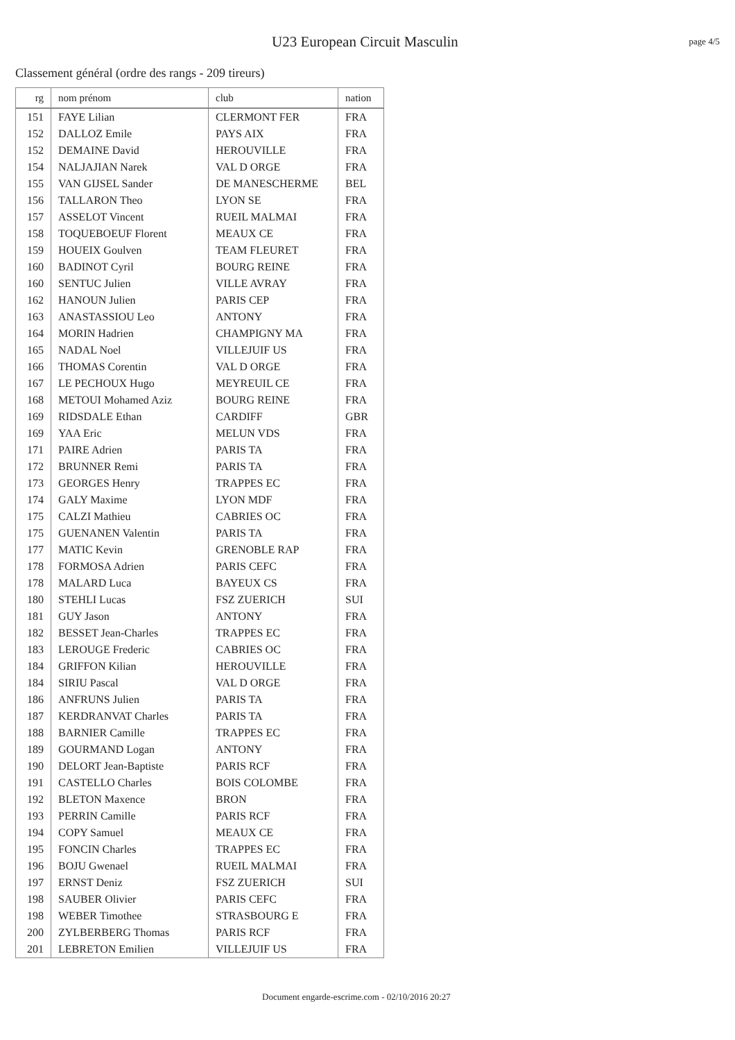U23 European Circuit Masculin page 4/5
Classement général (ordre des rangs - 209 tireurs)
| rg | nom prénom | club | nation |
| --- | --- | --- | --- |
| 151 | FAYE Lilian | CLERMONT FER | FRA |
| 152 | DALLOZ Emile | PAYS AIX | FRA |
| 152 | DEMAINE David | HEROUVILLE | FRA |
| 154 | NALJAJIAN Narek | VAL D ORGE | FRA |
| 155 | VAN GIJSEL Sander | DE MANESCHERME | BEL |
| 156 | TALLARON Theo | LYON SE | FRA |
| 157 | ASSELOT Vincent | RUEIL MALMAI | FRA |
| 158 | TOQUEBOEUF Florent | MEAUX CE | FRA |
| 159 | HOUEIX Goulven | TEAM FLEURET | FRA |
| 160 | BADINOT Cyril | BOURG REINE | FRA |
| 160 | SENTUC Julien | VILLE AVRAY | FRA |
| 162 | HANOUN Julien | PARIS CEP | FRA |
| 163 | ANASTASSIOU Leo | ANTONY | FRA |
| 164 | MORIN Hadrien | CHAMPIGNY MA | FRA |
| 165 | NADAL Noel | VILLEJUIF US | FRA |
| 166 | THOMAS Corentin | VAL D ORGE | FRA |
| 167 | LE PECHOUX Hugo | MEYREUIL CE | FRA |
| 168 | METOUI Mohamed Aziz | BOURG REINE | FRA |
| 169 | RIDSDALE Ethan | CARDIFF | GBR |
| 169 | YAA Eric | MELUN VDS | FRA |
| 171 | PAIRE Adrien | PARIS TA | FRA |
| 172 | BRUNNER Remi | PARIS TA | FRA |
| 173 | GEORGES Henry | TRAPPES EC | FRA |
| 174 | GALY Maxime | LYON MDF | FRA |
| 175 | CALZI Mathieu | CABRIES OC | FRA |
| 175 | GUENANEN Valentin | PARIS TA | FRA |
| 177 | MATIC Kevin | GRENOBLE RAP | FRA |
| 178 | FORMOSA Adrien | PARIS CEFC | FRA |
| 178 | MALARD Luca | BAYEUX CS | FRA |
| 180 | STEHLI Lucas | FSZ ZUERICH | SUI |
| 181 | GUY Jason | ANTONY | FRA |
| 182 | BESSET Jean-Charles | TRAPPES EC | FRA |
| 183 | LEROUGE Frederic | CABRIES OC | FRA |
| 184 | GRIFFON Kilian | HEROUVILLE | FRA |
| 184 | SIRIU Pascal | VAL D ORGE | FRA |
| 186 | ANFRUNS Julien | PARIS TA | FRA |
| 187 | KERDRANVAT Charles | PARIS TA | FRA |
| 188 | BARNIER Camille | TRAPPES EC | FRA |
| 189 | GOURMAND Logan | ANTONY | FRA |
| 190 | DELORT Jean-Baptiste | PARIS RCF | FRA |
| 191 | CASTELLO Charles | BOIS COLOMBE | FRA |
| 192 | BLETON Maxence | BRON | FRA |
| 193 | PERRIN Camille | PARIS RCF | FRA |
| 194 | COPY Samuel | MEAUX CE | FRA |
| 195 | FONCIN Charles | TRAPPES EC | FRA |
| 196 | BOJU Gwenael | RUEIL MALMAI | FRA |
| 197 | ERNST Deniz | FSZ ZUERICH | SUI |
| 198 | SAUBER Olivier | PARIS CEFC | FRA |
| 198 | WEBER Timothee | STRASBOURG E | FRA |
| 200 | ZYLBERBERG Thomas | PARIS RCF | FRA |
| 201 | LEBRETON Emilien | VILLEJUIF US | FRA |
Document engarde-escrime.com - 02/10/2016 20:27